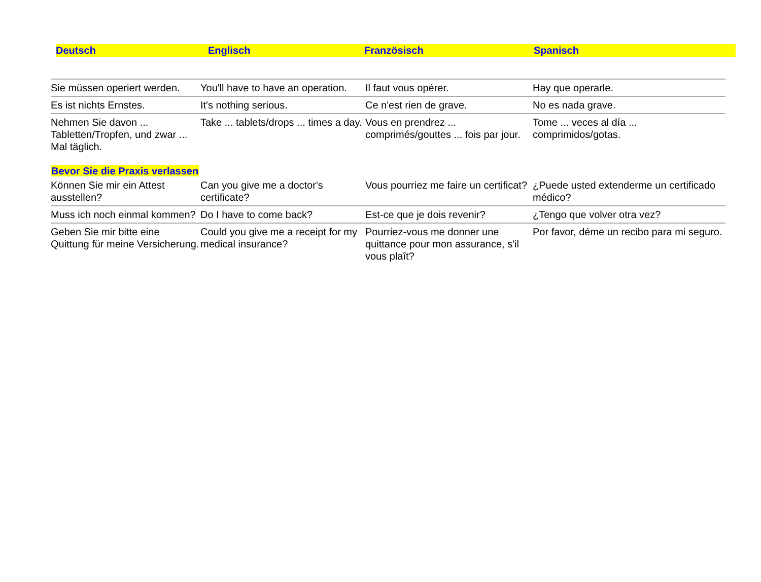Deutsch Englisch Französisch Spanisch
| Sie müssen operiert werden. | You'll have to have an operation. | Il faut vous opérer. | Hay que operarle. |
| Es ist nichts Ernstes. | It's nothing serious. | Ce n'est rien de grave. | No es nada grave. |
| Nehmen Sie davon ... Tabletten/Tropfen, und zwar ... Mal täglich. | Take ... tablets/drops ... times a day. | Vous en prendrez ... comprimés/gouttes ... fois par jour. | Tome ... veces al día ... comprimidos/gotas. |
| Bevor Sie die Praxis verlassen | | | |
| Können Sie mir ein Attest ausstellen? | Can you give me a doctor's certificate? | Vous pourriez me faire un certificat? | ¿Puede usted extenderme un certificado médico? |
| Muss ich noch einmal kommen? | Do I have to come back? | Est-ce que je dois revenir? | ¿Tengo que volver otra vez? |
| Geben Sie mir bitte eine Quittung für meine Versicherung. | Could you give me a receipt for my medical insurance? | Pourriez-vous me donner une quittance pour mon assurance, s'il vous plaît? | Por favor, déme un recibo para mi seguro. |